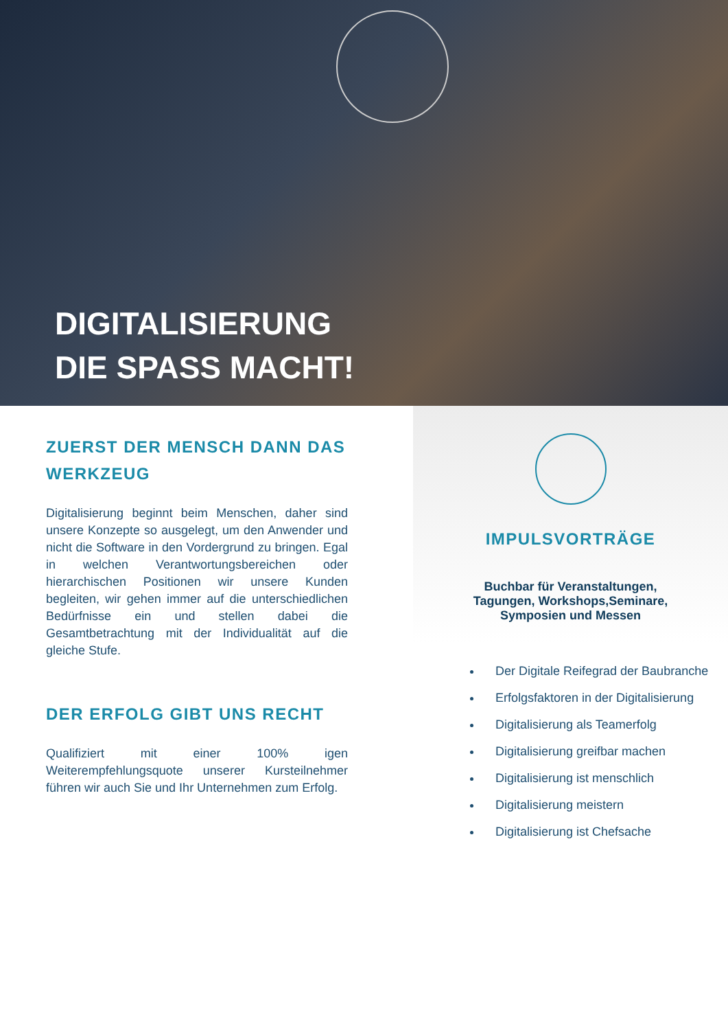DIGITALISIERUNG
DIE SPASS MACHT!
ZUERST DER MENSCH DANN DAS WERKZEUG
Digitalisierung beginnt beim Menschen, daher sind unsere Konzepte so ausgelegt, um den Anwender und nicht die Software in den Vordergrund zu bringen. Egal in welchen Verantwortungsbereichen oder hierarchischen Positionen wir unsere Kunden begleiten, wir gehen immer auf die unterschiedlichen Bedürfnisse ein und stellen dabei die Gesamtbetrachtung mit der Individualität auf die gleiche Stufe.
DER ERFOLG GIBT UNS RECHT
Qualifiziert mit einer 100% igen Weiterempfehlungsquote unserer Kursteilnehmer führen wir auch Sie und Ihr Unternehmen zum Erfolg.
IMPULSVORTRÄGE
Buchbar für Veranstaltungen,
Tagungen, Workshops,Seminare,
Symposien und Messen
Der Digitale Reifegrad der Baubranche
Erfolgsfaktoren in der Digitalisierung
Digitalisierung als Teamerfolg
Digitalisierung greifbar machen
Digitalisierung ist menschlich
Digitalisierung meistern
Digitalisierung ist Chefsache